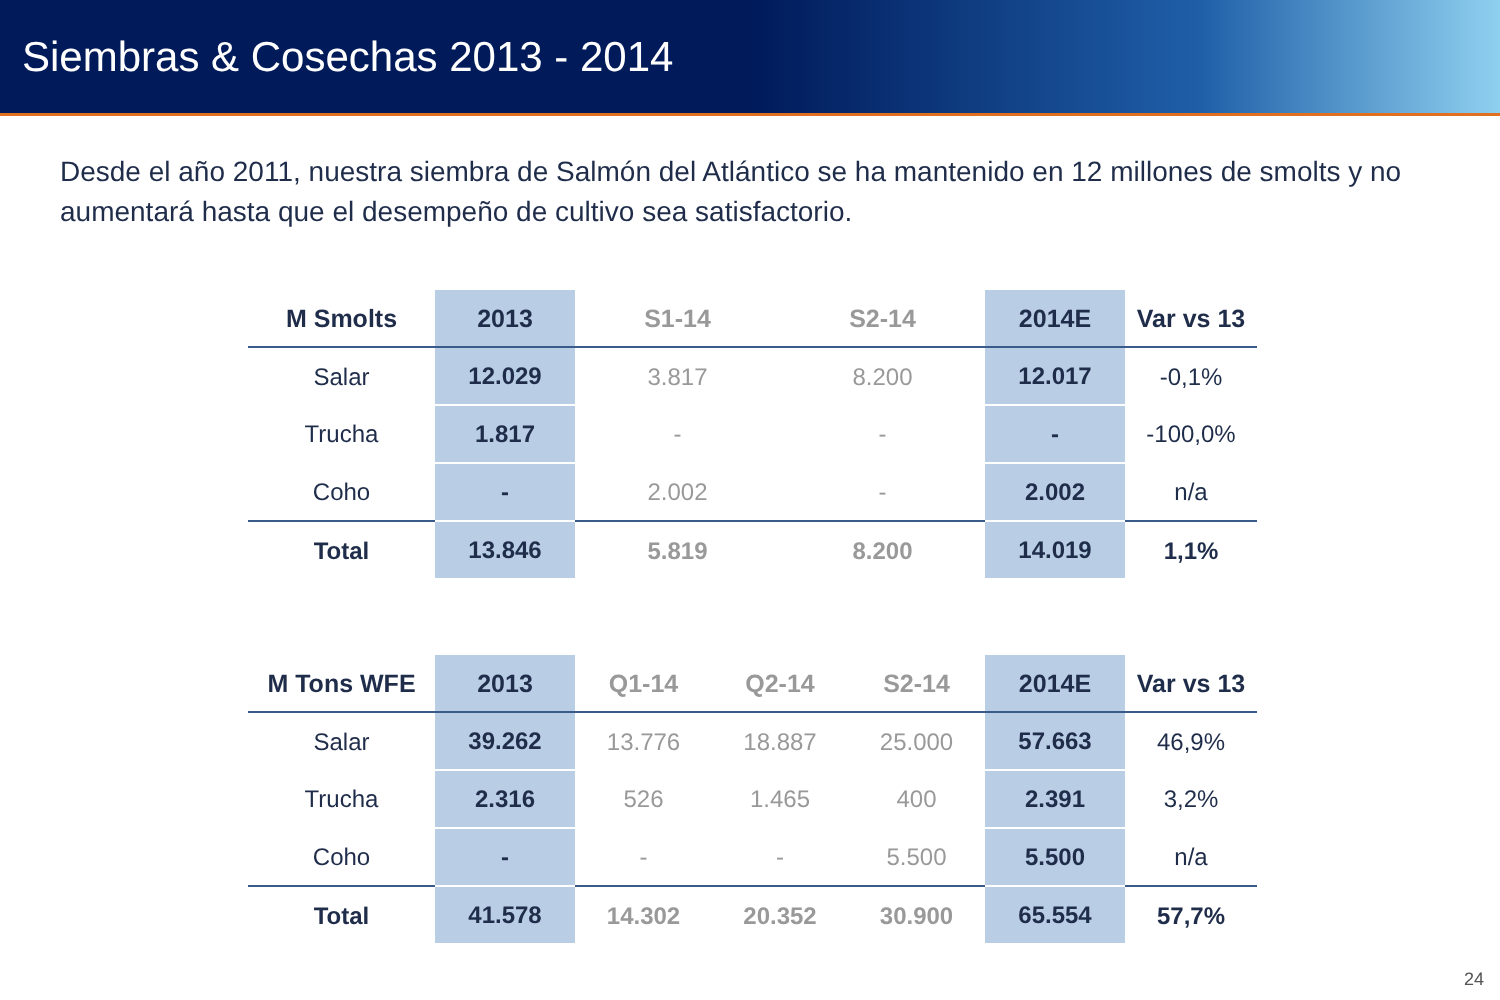Siembras & Cosechas 2013 - 2014
Desde el año 2011, nuestra siembra de Salmón del Atlántico se ha mantenido en 12 millones de smolts y no aumentará hasta que el desempeño de cultivo sea satisfactorio.
| M Smolts | 2013 | S1-14 | S2-14 | 2014E | Var vs 13 |
| --- | --- | --- | --- | --- | --- |
| Salar | 12.029 | 3.817 | 8.200 | 12.017 | -0,1% |
| Trucha | 1.817 | - | - | - | -100,0% |
| Coho | - | 2.002 | - | 2.002 | n/a |
| Total | 13.846 | 5.819 | 8.200 | 14.019 | 1,1% |
| M Tons WFE | 2013 | Q1-14 | Q2-14 | S2-14 | 2014E | Var vs 13 |
| --- | --- | --- | --- | --- | --- | --- |
| Salar | 39.262 | 13.776 | 18.887 | 25.000 | 57.663 | 46,9% |
| Trucha | 2.316 | 526 | 1.465 | 400 | 2.391 | 3,2% |
| Coho | - | - | - | 5.500 | 5.500 | n/a |
| Total | 41.578 | 14.302 | 20.352 | 30.900 | 65.554 | 57,7% |
24